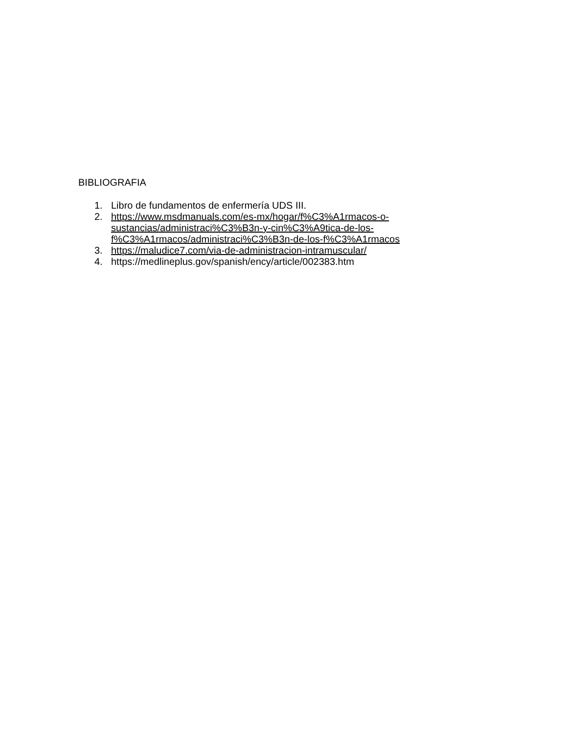BIBLIOGRAFIA
1. Libro de fundamentos de enfermería UDS III.
2. https://www.msdmanuals.com/es-mx/hogar/f%C3%A1rmacos-o-
sustancias/administraci%C3%B3n-y-cin%C3%A9tica-de-los-
f%C3%A1rmacos/administraci%C3%B3n-de-los-f%C3%A1rmacos
3. https://maludice7.com/via-de-administracion-intramuscular/
4. https://medlineplus.gov/spanish/ency/article/002383.htm